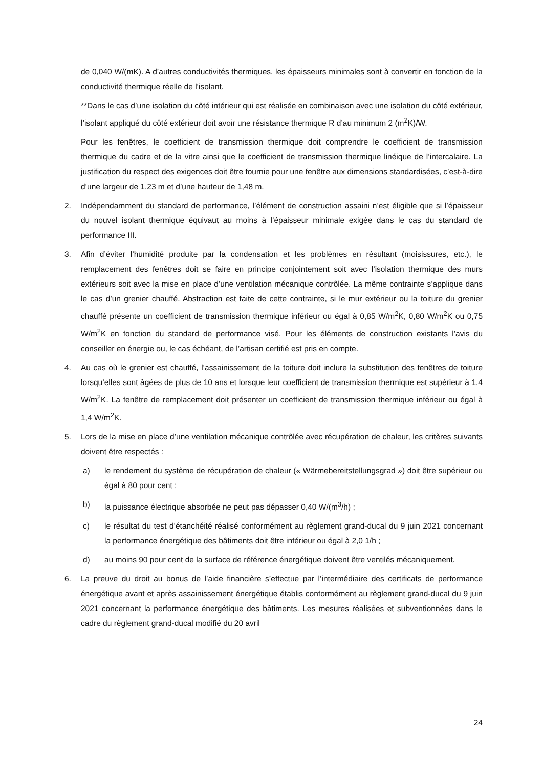de 0,040 W/(mK). A d’autres conductivités thermiques, les épaisseurs minimales sont à convertir en fonction de la conductivité thermique réelle de l’isolant.
**Dans le cas d’une isolation du côté intérieur qui est réalisée en combinaison avec une isolation du côté extérieur, l’isolant appliqué du côté extérieur doit avoir une résistance thermique R d’au minimum 2 (m<sup>2</sup>K)/W.
Pour les fenêtres, le coefficient de transmission thermique doit comprendre le coefficient de transmission thermique du cadre et de la vitre ainsi que le coefficient de transmission thermique linéique de l’intercalaire. La justification du respect des exigences doit être fournie pour une fenêtre aux dimensions standardisées, c’est-à-dire d’une largeur de 1,23 m et d’une hauteur de 1,48 m.
2. Indépendamment du standard de performance, l’élément de construction assaini n’est éligible que si l’épaisseur du nouvel isolant thermique équivaut au moins à l’épaisseur minimale exigée dans le cas du standard de performance III.
3. Afin d’éviter l’humidité produite par la condensation et les problèmes en résultant (moisissures, etc.), le remplacement des fenêtres doit se faire en principe conjointement soit avec l’isolation thermique des murs extérieurs soit avec la mise en place d’une ventilation mécanique contrôlée. La même contrainte s’applique dans le cas d’un grenier chauffé. Abstraction est faite de cette contrainte, si le mur extérieur ou la toiture du grenier chauffé présente un coefficient de transmission thermique inférieur ou égal à 0,85 W/m<sup>2</sup>K, 0,80 W/m<sup>2</sup>K ou 0,75 W/m<sup>2</sup>K en fonction du standard de performance visé. Pour les éléments de construction existants l’avis du conseiller en énergie ou, le cas échéant, de l’artisan certifié est pris en compte.
4. Au cas où le grenier est chauffé, l’assainissement de la toiture doit inclure la substitution des fenêtres de toiture lorsqu’elles sont âgées de plus de 10 ans et lorsque leur coefficient de transmission thermique est supérieur à 1,4 W/m<sup>2</sup>K. La fenêtre de remplacement doit présenter un coefficient de transmission thermique inférieur ou égal à 1,4 W/m<sup>2</sup>K.
5. Lors de la mise en place d’une ventilation mécanique contrôlée avec récupération de chaleur, les critères suivants doivent être respectés :
a) le rendement du système de récupération de chaleur (« Wärmebereitstellungsgrad ») doit être supérieur ou égal à 80 pour cent ;
b) la puissance électrique absorbée ne peut pas dépasser 0,40 W/(m<sup>3</sup>/h) ;
c) le résultat du test d’étanchéité réalisé conformément au règlement grand-ducal du 9 juin 2021 concernant la performance énergétique des bâtiments doit être inférieur ou égal à 2,0 1/h ;
d) au moins 90 pour cent de la surface de référence énergétique doivent être ventilés mécaniquement.
6. La preuve du droit au bonus de l’aide financière s’effectue par l’intermédiaire des certificats de performance énergétique avant et après assainissement énergétique établis conformément au règlement grand-ducal du 9 juin 2021 concernant la performance énergétique des bâtiments. Les mesures réalisées et subventionnées dans le cadre du règlement grand-ducal modifié du 20 avril
24